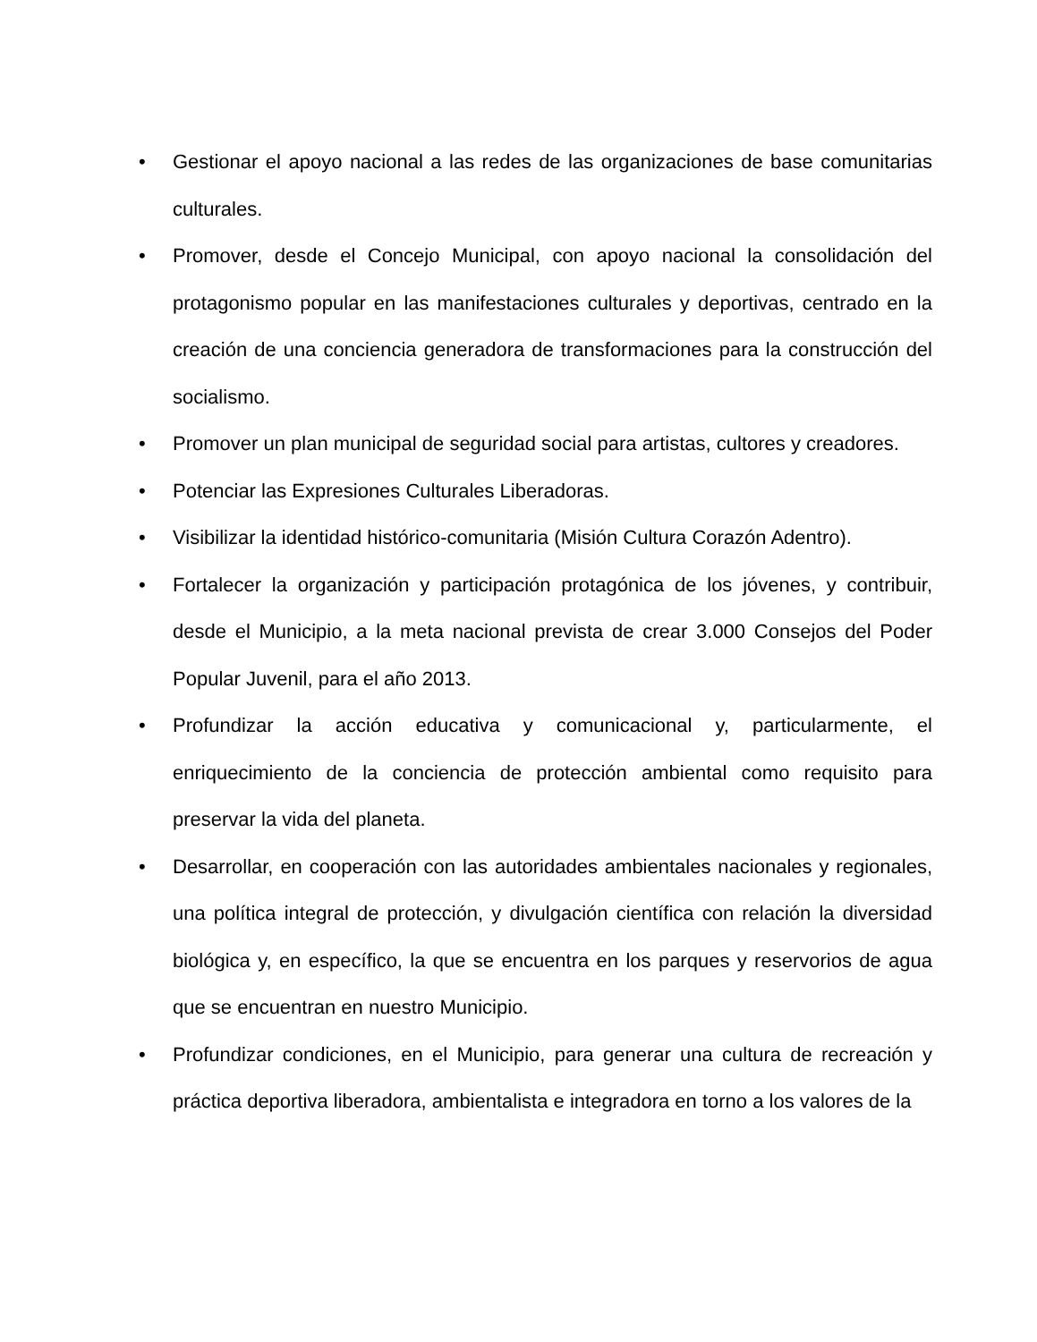• Gestionar el apoyo nacional a las redes de las organizaciones de base comunitarias culturales.
• Promover, desde el Concejo Municipal, con apoyo nacional la consolidación del protagonismo popular en las manifestaciones culturales y deportivas, centrado en la creación de una conciencia generadora de transformaciones para la construcción del socialismo.
• Promover un plan municipal de seguridad social para artistas, cultores y creadores.
• Potenciar las Expresiones Culturales Liberadoras.
• Visibilizar la identidad histórico-comunitaria (Misión Cultura Corazón Adentro).
• Fortalecer la organización y participación protagónica de los jóvenes, y contribuir, desde el Municipio, a la meta nacional prevista de crear 3.000 Consejos del Poder Popular Juvenil, para el año 2013.
• Profundizar la acción educativa y comunicacional y, particularmente, el enriquecimiento de la conciencia de protección ambiental como requisito para preservar la vida del planeta.
• Desarrollar, en cooperación con las autoridades ambientales nacionales y regionales, una política integral de protección, y divulgación científica con relación la diversidad biológica y, en específico, la que se encuentra en los parques y reservorios de agua que se encuentran en nuestro Municipio.
• Profundizar condiciones, en el Municipio, para generar una cultura de recreación y práctica deportiva liberadora, ambientalista e integradora en torno a los valores de la